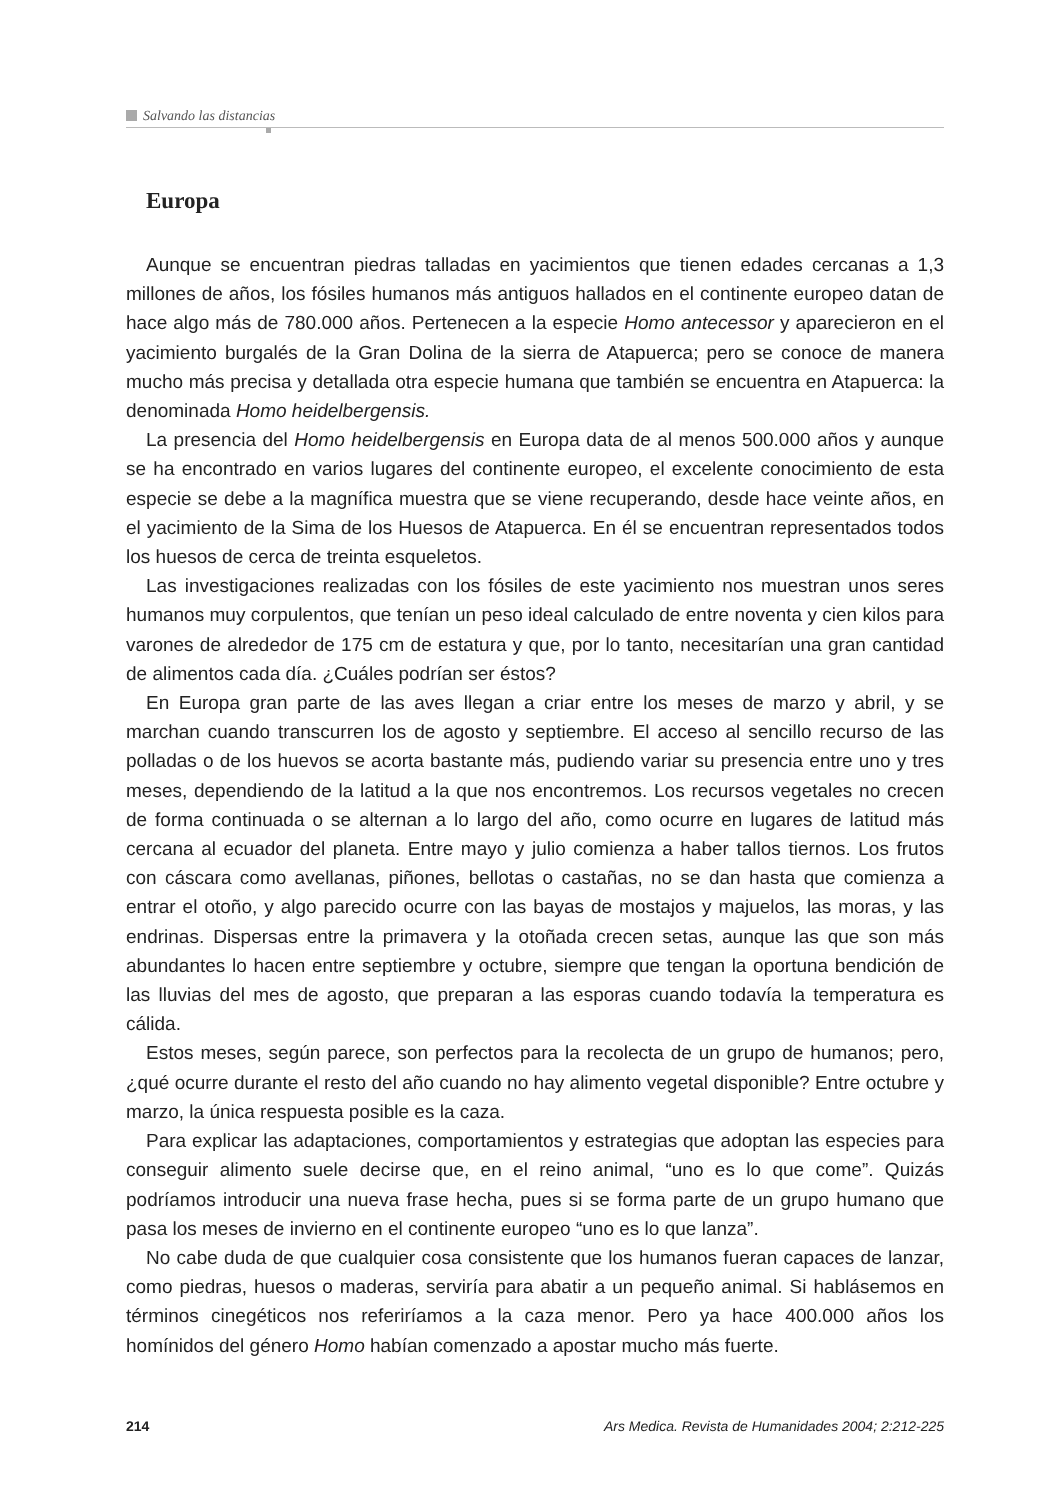Salvando las distancias
Europa
Aunque se encuentran piedras talladas en yacimientos que tienen edades cercanas a 1,3 millones de años, los fósiles humanos más antiguos hallados en el continente europeo datan de hace algo más de 780.000 años. Pertenecen a la especie Homo antecessor y aparecieron en el yacimiento burgalés de la Gran Dolina de la sierra de Atapuerca; pero se conoce de manera mucho más precisa y detallada otra especie humana que también se encuentra en Atapuerca: la denominada Homo heidelbergensis.
La presencia del Homo heidelbergensis en Europa data de al menos 500.000 años y aunque se ha encontrado en varios lugares del continente europeo, el excelente conocimiento de esta especie se debe a la magnífica muestra que se viene recuperando, desde hace veinte años, en el yacimiento de la Sima de los Huesos de Atapuerca. En él se encuentran representados todos los huesos de cerca de treinta esqueletos.
Las investigaciones realizadas con los fósiles de este yacimiento nos muestran unos seres humanos muy corpulentos, que tenían un peso ideal calculado de entre noventa y cien kilos para varones de alrededor de 175 cm de estatura y que, por lo tanto, necesitarían una gran cantidad de alimentos cada día. ¿Cuáles podrían ser éstos?
En Europa gran parte de las aves llegan a criar entre los meses de marzo y abril, y se marchan cuando transcurren los de agosto y septiembre. El acceso al sencillo recurso de las polladas o de los huevos se acorta bastante más, pudiendo variar su presencia entre uno y tres meses, dependiendo de la latitud a la que nos encontremos. Los recursos vegetales no crecen de forma continuada o se alternan a lo largo del año, como ocurre en lugares de latitud más cercana al ecuador del planeta. Entre mayo y julio comienza a haber tallos tiernos. Los frutos con cáscara como avellanas, piñones, bellotas o castañas, no se dan hasta que comienza a entrar el otoño, y algo parecido ocurre con las bayas de mostajos y majuelos, las moras, y las endrinas. Dispersas entre la primavera y la otoñada crecen setas, aunque las que son más abundantes lo hacen entre septiembre y octubre, siempre que tengan la oportuna bendición de las lluvias del mes de agosto, que preparan a las esporas cuando todavía la temperatura es cálida.
Estos meses, según parece, son perfectos para la recolecta de un grupo de humanos; pero, ¿qué ocurre durante el resto del año cuando no hay alimento vegetal disponible? Entre octubre y marzo, la única respuesta posible es la caza.
Para explicar las adaptaciones, comportamientos y estrategias que adoptan las especies para conseguir alimento suele decirse que, en el reino animal, “uno es lo que come”. Quizás podríamos introducir una nueva frase hecha, pues si se forma parte de un grupo humano que pasa los meses de invierno en el continente europeo “uno es lo que lanza”.
No cabe duda de que cualquier cosa consistente que los humanos fueran capaces de lanzar, como piedras, huesos o maderas, serviría para abatir a un pequeño animal. Si hablásemos en términos cinegéticos nos referiríamos a la caza menor. Pero ya hace 400.000 años los homínidos del género Homo habían comenzado a apostar mucho más fuerte.
214 Ars Medica. Revista de Humanidades 2004; 2:212-225